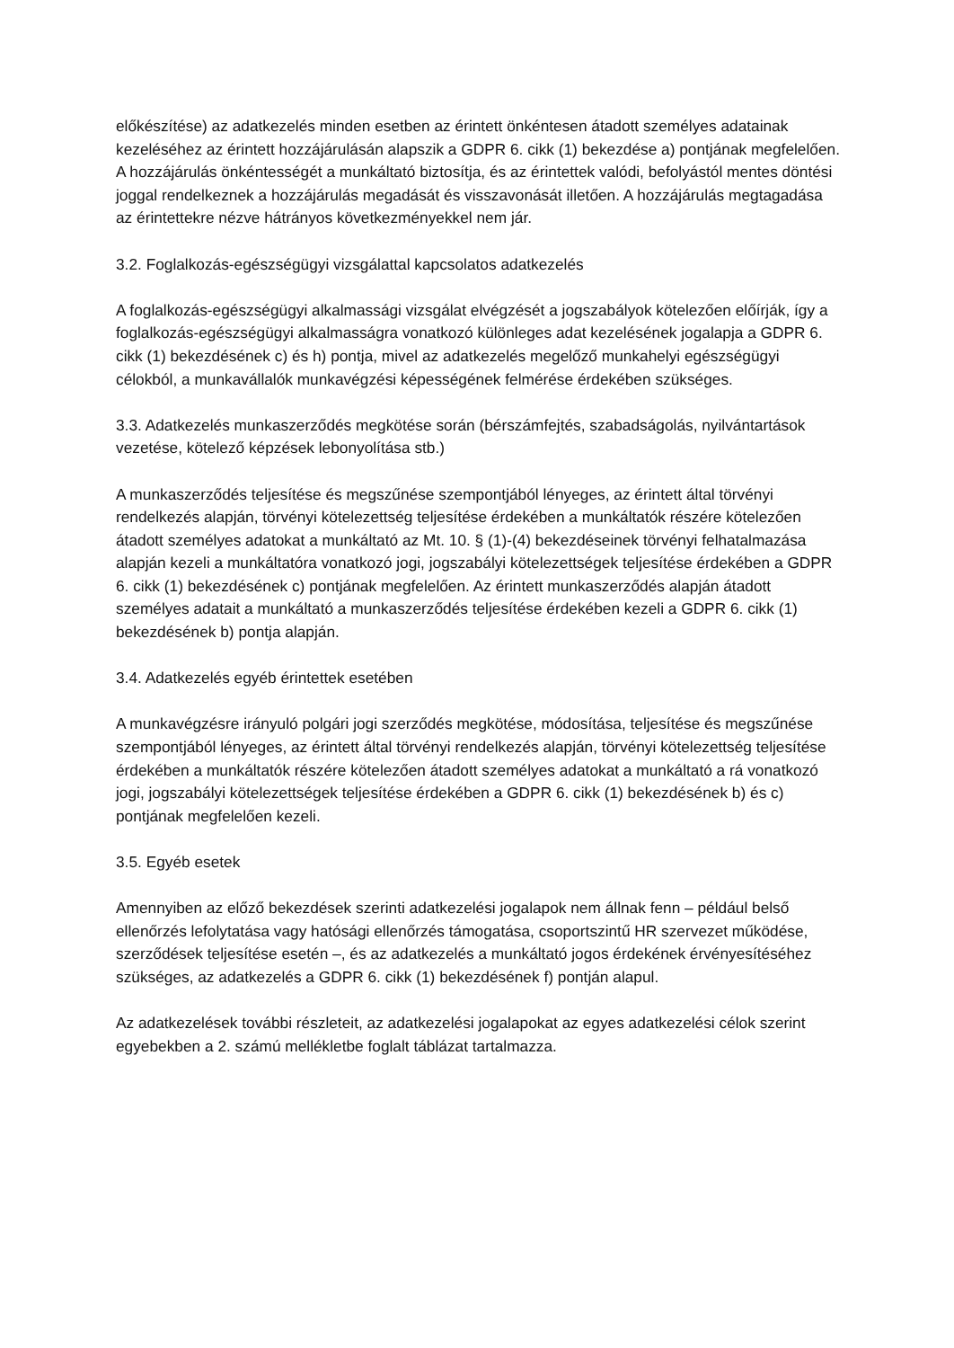előkészítése) az adatkezelés minden esetben az érintett önkéntesen átadott személyes adatainak kezeléséhez az érintett hozzájárulásán alapszik a GDPR 6. cikk (1) bekezdése a) pontjának megfelelően. A hozzájárulás önkéntességét a munkáltató biztosítja, és az érintettek valódi, befolyástól mentes döntési joggal rendelkeznek a hozzájárulás megadását és visszavonását illetően. A hozzájárulás megtagadása az érintettekre nézve hátrányos következményekkel nem jár.
3.2. Foglalkozás-egészségügyi vizsgálattal kapcsolatos adatkezelés
A foglalkozás-egészségügyi alkalmassági vizsgálat elvégzését a jogszabályok kötelezően előírják, így a foglalkozás-egészségügyi alkalmasságra vonatkozó különleges adat kezelésének jogalapja a GDPR 6. cikk (1) bekezdésének c) és h) pontja, mivel az adatkezelés megelőző munkahelyi egészségügyi célokból, a munkavállalók munkavégzési képességének felmérése érdekében szükséges.
3.3. Adatkezelés munkaszerződés megkötése során (bérszámfejtés, szabadságolás, nyilvántartások vezetése, kötelező képzések lebonyolítása stb.)
A munkaszerződés teljesítése és megszűnése szempontjából lényeges, az érintett által törvényi rendelkezés alapján, törvényi kötelezettség teljesítése érdekében a munkáltatók részére kötelezően átadott személyes adatokat a munkáltató az Mt. 10. § (1)-(4) bekezdéseinek törvényi felhatalmazása alapján kezeli a munkáltatóra vonatkozó jogi, jogszabályi kötelezettségek teljesítése érdekében a GDPR 6. cikk (1) bekezdésének c) pontjának megfelelően. Az érintett munkaszerződés alapján átadott személyes adatait a munkáltató a munkaszerződés teljesítése érdekében kezeli a GDPR 6. cikk (1) bekezdésének b) pontja alapján.
3.4. Adatkezelés egyéb érintettek esetében
A munkavégzésre irányuló polgári jogi szerződés megkötése, módosítása, teljesítése és megszűnése szempontjából lényeges, az érintett által törvényi rendelkezés alapján, törvényi kötelezettség teljesítése érdekében a munkáltatók részére kötelezően átadott személyes adatokat a munkáltató a rá vonatkozó jogi, jogszabályi kötelezettségek teljesítése érdekében a GDPR 6. cikk (1) bekezdésének b) és c) pontjának megfelelően kezeli.
3.5. Egyéb esetek
Amennyiben az előző bekezdések szerinti adatkezelési jogalapok nem állnak fenn – például belső ellenőrzés lefolytatása vagy hatósági ellenőrzés támogatása, csoportszintű HR szervezet működése, szerződések teljesítése esetén –, és az adatkezelés a munkáltató jogos érdekének érvényesítéséhez szükséges, az adatkezelés a GDPR 6. cikk (1) bekezdésének f) pontján alapul.
Az adatkezelések további részleteit, az adatkezelési jogalapokat az egyes adatkezelési célok szerint egyebekben a 2. számú mellékletbe foglalt táblázat tartalmazza.